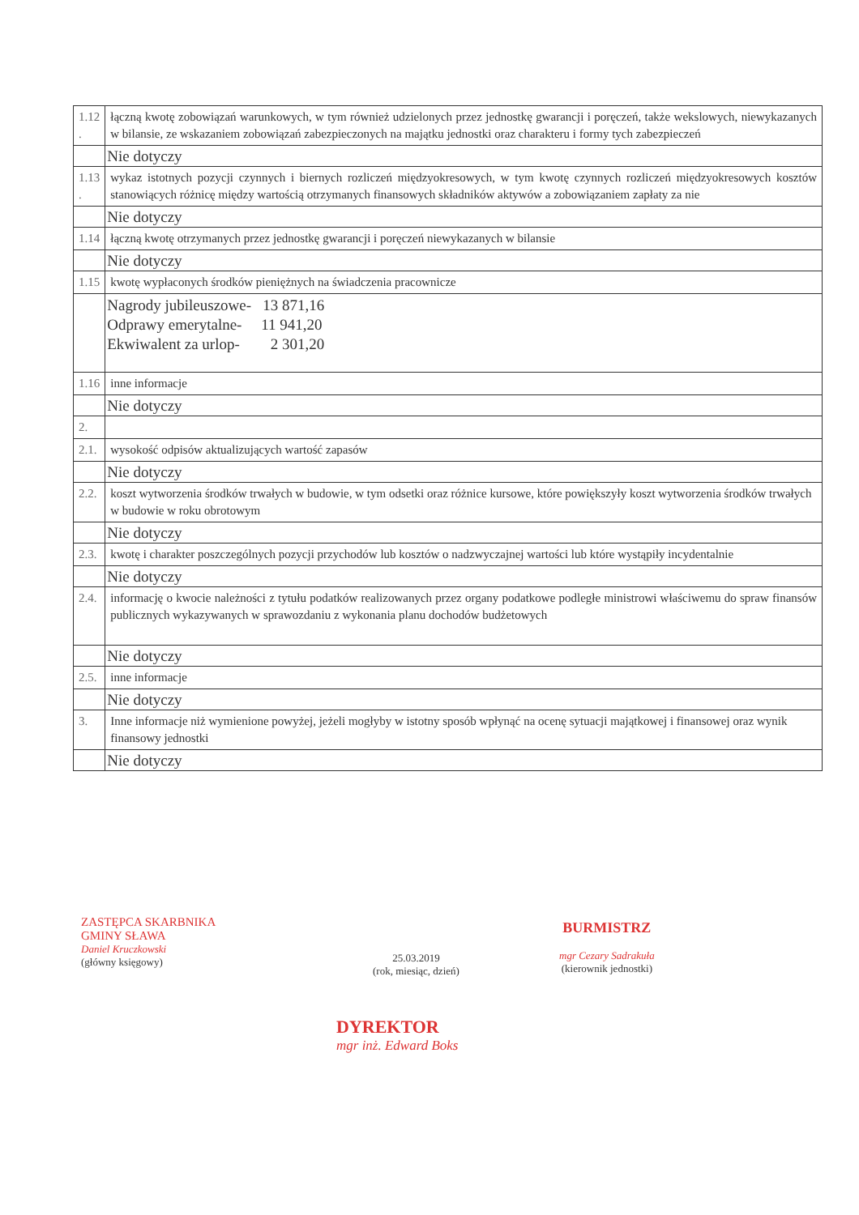| 1.12 . | łączną kwotę zobowiązań warunkowych, w tym również udzielonych przez jednostkę gwarancji i poręczeń, także wekslowych, niewykazanych w bilansie, ze wskazaniem zobowiązań zabezpieczonych na majątku jednostki oraz charakteru i formy tych zabezpieczeń |
| | Nie dotyczy |
| 1.13 . | wykaz istotnych pozycji czynnych i biernych rozliczeń międzyokresowych, w tym kwotę czynnych rozliczeń międzyokresowych kosztów stanowiących różnicę między wartością otrzymanych finansowych składników aktywów a zobowiązaniem zapłaty za nie |
| | Nie dotyczy |
| 1.14 | łączną kwotę otrzymanych przez jednostkę gwarancji i poręczeń niewykazanych w bilansie |
| | Nie dotyczy |
| 1.15 | kwotę wypłaconych środków pieniężnych na świadczenia pracownicze |
| | Nagrody jubileuszowe- 13 871,16 Odprawy emerytalne- 11 941,20 Ekwiwalent za urlop- 2 301,20 |
| 1.16 | inne informacje |
| | Nie dotyczy |
| 2. | |
| 2.1. | wysokość odpisów aktualizujących wartość zapasów |
| | Nie dotyczy |
| 2.2. | koszt wytworzenia środków trwałych w budowie, w tym odsetki oraz różnice kursowe, które powiększyły koszt wytworzenia środków trwałych w budowie w roku obrotowym |
| | Nie dotyczy |
| 2.3. | kwotę i charakter poszczególnych pozycji przychodów lub kosztów o nadzwyczajnej wartości lub które wystąpiły incydentalnie |
| | Nie dotyczy |
| 2.4. | informację o kwocie należności z tytułu podatków realizowanych przez organy podatkowe podległe ministrowi właściwemu do spraw finansów publicznych wykazywanych w sprawozdaniu z wykonania planu dochodów budżetowych |
| | Nie dotyczy |
| 2.5. | inne informacje |
| | Nie dotyczy |
| 3. | Inne informacje niż wymienione powyżej, jeżeli mogłyby w istotny sposób wpłynąć na ocenę sytuacji majątkowej i finansowej oraz wynik finansowy jednostki |
| | Nie dotyczy |
ZASTĘPCA SKARBNIKA
GMINY SŁAWA
Daniel Kruczkowski
(główny księgowy)
25.03.2019
(rok, miesiąc, dzień)
BURMISTRZ
mgr Cezary Sadrakuła
(kierownik jednostki)
DYREKTOR
mgr inż. Edward Boks